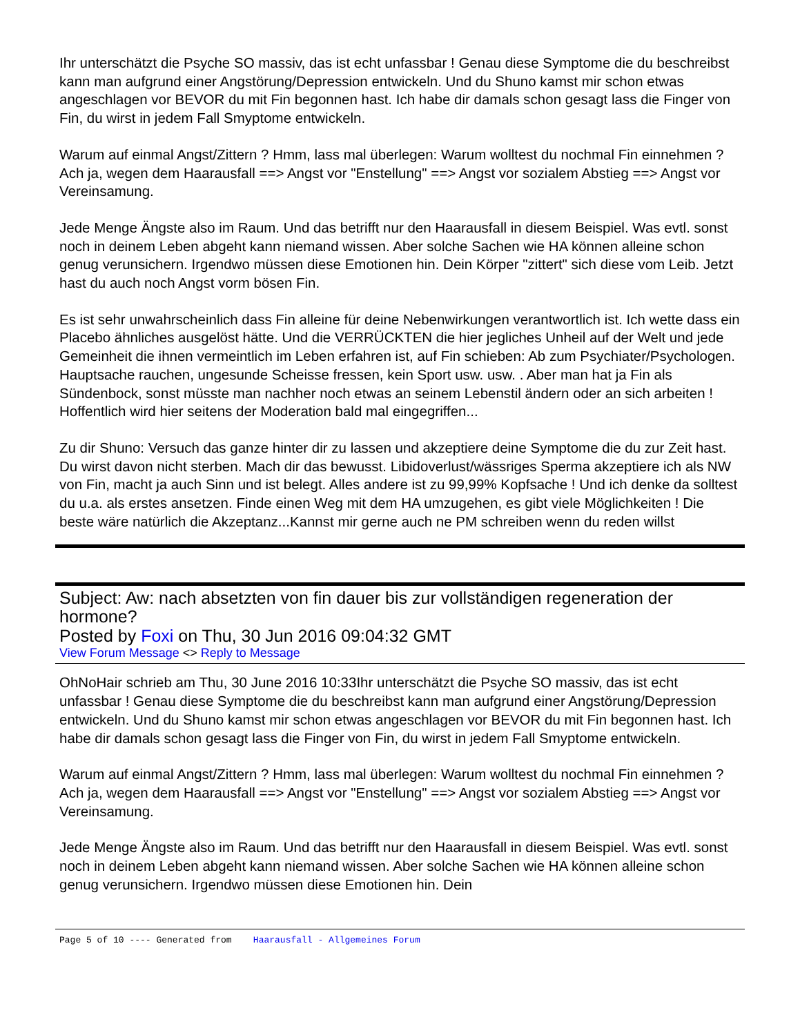Ihr unterschätzt die Psyche SO massiv, das ist echt unfassbar ! Genau diese Symptome die du beschreibst kann man aufgrund einer Angstörung/Depression entwickeln. Und du Shuno kamst mir schon etwas angeschlagen vor BEVOR du mit Fin begonnen hast. Ich habe dir damals schon gesagt lass die Finger von Fin, du wirst in jedem Fall Smyptome entwickeln.
Warum auf einmal Angst/Zittern ? Hmm, lass mal überlegen: Warum wolltest du nochmal Fin einnehmen ? Ach ja, wegen dem Haarausfall ==> Angst vor "Enstellung" ==> Angst vor sozialem Abstieg ==> Angst vor Vereinsamung.
Jede Menge Ängste also im Raum. Und das betrifft nur den Haarausfall in diesem Beispiel. Was evtl. sonst noch in deinem Leben abgeht kann niemand wissen. Aber solche Sachen wie HA können alleine schon genug verunsichern. Irgendwo müssen diese Emotionen hin. Dein Körper "zittert" sich diese vom Leib. Jetzt hast du auch noch Angst vorm bösen Fin.
Es ist sehr unwahrscheinlich dass Fin alleine für deine Nebenwirkungen verantwortlich ist. Ich wette dass ein Placebo ähnliches ausgelöst hätte. Und die VERRÜCKTEN die hier jegliches Unheil auf der Welt und jede Gemeinheit die ihnen vermeintlich im Leben erfahren ist, auf Fin schieben: Ab zum Psychiater/Psychologen. Hauptsache rauchen, ungesunde Scheisse fressen, kein Sport usw. usw. . Aber man hat ja Fin als Sündenbock, sonst müsste man nachher noch etwas an seinem Lebenstil ändern oder an sich arbeiten ! Hoffentlich wird hier seitens der Moderation bald mal eingegriffen...
Zu dir Shuno: Versuch das ganze hinter dir zu lassen und akzeptiere deine Symptome die du zur Zeit hast. Du wirst davon nicht sterben. Mach dir das bewusst. Libidoverlust/wässriges Sperma akzeptiere ich als NW von Fin, macht ja auch Sinn und ist belegt. Alles andere ist zu 99,99% Kopfsache ! Und ich denke da solltest du u.a. als erstes ansetzen. Finde einen Weg mit dem HA umzugehen, es gibt viele Möglichkeiten ! Die beste wäre natürlich die Akzeptanz...Kannst mir gerne auch ne PM schreiben wenn du reden willst
Subject: Aw: nach absetzten von fin dauer bis zur vollständigen regeneration der hormone?
Posted by Foxi on Thu, 30 Jun 2016 09:04:32 GMT
View Forum Message <> Reply to Message
OhNoHair schrieb am Thu, 30 June 2016 10:33Ihr unterschätzt die Psyche SO massiv, das ist echt unfassbar ! Genau diese Symptome die du beschreibst kann man aufgrund einer Angstörung/Depression entwickeln. Und du Shuno kamst mir schon etwas angeschlagen vor BEVOR du mit Fin begonnen hast. Ich habe dir damals schon gesagt lass die Finger von Fin, du wirst in jedem Fall Smyptome entwickeln.
Warum auf einmal Angst/Zittern ? Hmm, lass mal überlegen: Warum wolltest du nochmal Fin einnehmen ? Ach ja, wegen dem Haarausfall ==> Angst vor "Enstellung" ==> Angst vor sozialem Abstieg ==> Angst vor Vereinsamung.
Jede Menge Ängste also im Raum. Und das betrifft nur den Haarausfall in diesem Beispiel. Was evtl. sonst noch in deinem Leben abgeht kann niemand wissen. Aber solche Sachen wie HA können alleine schon genug verunsichern. Irgendwo müssen diese Emotionen hin. Dein
Page 5 of 10 ---- Generated from Haarausfall - Allgemeines Forum